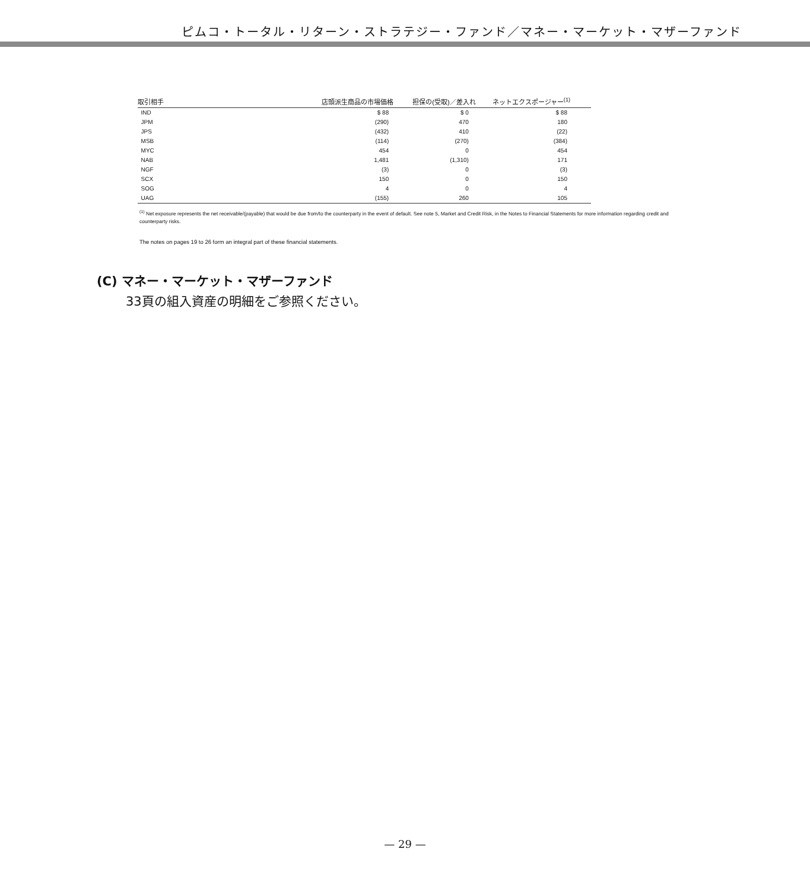ピムコ・トータル・リターン・ストラテジー・ファンド／マネー・マーケット・マザーファンド
| 取引相手 | 店頭派生商品の市場価格 | 担保の(受取)／差入れ | ネットエクスポージャー<sup>(1)</sup> |
| --- | --- | --- | --- |
| IND | $ 88 | $ 0 | $ 88 |
| JPM | (290) | 470 | 180 |
| JPS | (432) | 410 | (22) |
| MSB | (114) | (270) | (384) |
| MYC | 454 | 0 | 454 |
| NAB | 1,481 | (1,310) | 171 |
| NGF | (3) | 0 | (3) |
| SCX | 150 | 0 | 150 |
| SOG | 4 | 0 | 4 |
| UAG | (155) | 260 | 105 |
<sup>(1)</sup> Net exposure represents the net receivable/(payable) that would be due from/to the counterparty in the event of default. See note 5, Market and Credit Risk, in the Notes to Financial Statements for more information regarding credit and counterparty risks.
The notes on pages 19 to 26 form an integral part of these financial statements.
(C) マネー・マーケット・マザーファンド
33頁の組入資産の明細をご参照ください。
— 29 —